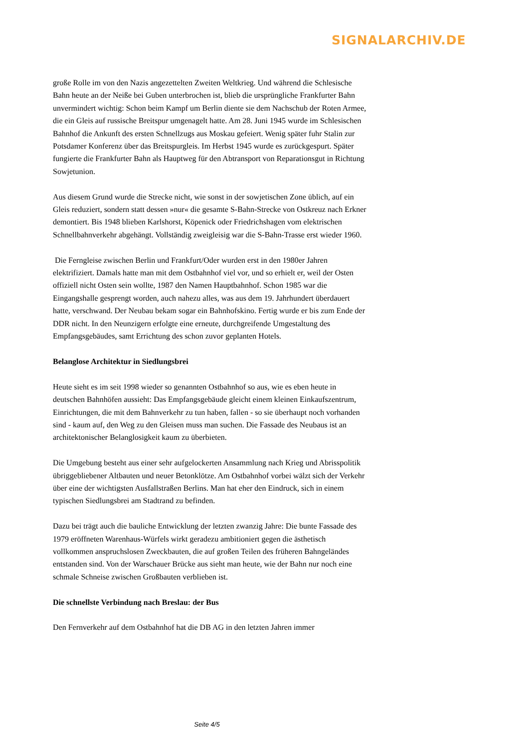SIGNALARCHIV.DE
große Rolle im von den Nazis angezettelten Zweiten Weltkrieg. Und während die Schlesische Bahn heute an der Neiße bei Guben unterbrochen ist, blieb die ursprüngliche Frankfurter Bahn unvermindert wichtig: Schon beim Kampf um Berlin diente sie dem Nachschub der Roten Armee, die ein Gleis auf russische Breitspur umgenagelt hatte. Am 28. Juni 1945 wurde im Schlesischen Bahnhof die Ankunft des ersten Schnellzugs aus Moskau gefeiert. Wenig später fuhr Stalin zur Potsdamer Konferenz über das Breitspurgleis. Im Herbst 1945 wurde es zurückgespurt. Später fungierte die Frankfurter Bahn als Hauptweg für den Abtransport von Reparationsgut in Richtung Sowjetunion.
Aus diesem Grund wurde die Strecke nicht, wie sonst in der sowjetischen Zone üblich, auf ein Gleis reduziert, sondern statt dessen »nur« die gesamte S-Bahn-Strecke von Ostkreuz nach Erkner demontiert. Bis 1948 blieben Karlshorst, Köpenick oder Friedrichshagen vom elektrischen Schnellbahnverkehr abgehängt. Vollständig zweigleisig war die S-Bahn-Trasse erst wieder 1960.
Die Ferngleise zwischen Berlin und Frankfurt/Oder wurden erst in den 1980er Jahren elektrifiziert. Damals hatte man mit dem Ostbahnhof viel vor, und so erhielt er, weil der Osten offiziell nicht Osten sein wollte, 1987 den Namen Hauptbahnhof. Schon 1985 war die Eingangshalle gesprengt worden, auch nahezu alles, was aus dem 19. Jahrhundert überdauert hatte, verschwand. Der Neubau bekam sogar ein Bahnhofskino. Fertig wurde er bis zum Ende der DDR nicht. In den Neunzigern erfolgte eine erneute, durchgreifende Umgestaltung des Empfangsgebäudes, samt Errichtung des schon zuvor geplanten Hotels.
Belanglose Architektur in Siedlungsbrei
Heute sieht es im seit 1998 wieder so genannten Ostbahnhof so aus, wie es eben heute in deutschen Bahnhöfen aussieht: Das Empfangsgebäude gleicht einem kleinen Einkaufszentrum, Einrichtungen, die mit dem Bahnverkehr zu tun haben, fallen - so sie überhaupt noch vorhanden sind - kaum auf, den Weg zu den Gleisen muss man suchen. Die Fassade des Neubaus ist an architektonischer Belanglosigkeit kaum zu überbieten.
Die Umgebung besteht aus einer sehr aufgelockerten Ansammlung nach Krieg und Abrisspolitik übriggebliebener Altbauten und neuer Betonklötze. Am Ostbahnhof vorbei wälzt sich der Verkehr über eine der wichtigsten Ausfallstraßen Berlins. Man hat eher den Eindruck, sich in einem typischen Siedlungsbrei am Stadtrand zu befinden.
Dazu bei trägt auch die bauliche Entwicklung der letzten zwanzig Jahre: Die bunte Fassade des 1979 eröffneten Warenhaus-Würfels wirkt geradezu ambitioniert gegen die ästhetisch vollkommen anspruchslosen Zweckbauten, die auf großen Teilen des früheren Bahngeländes entstanden sind. Von der Warschauer Brücke aus sieht man heute, wie der Bahn nur noch eine schmale Schneise zwischen Großbauten verblieben ist.
Die schnellste Verbindung nach Breslau: der Bus
Den Fernverkehr auf dem Ostbahnhof hat die DB AG in den letzten Jahren immer
Seite 4/5